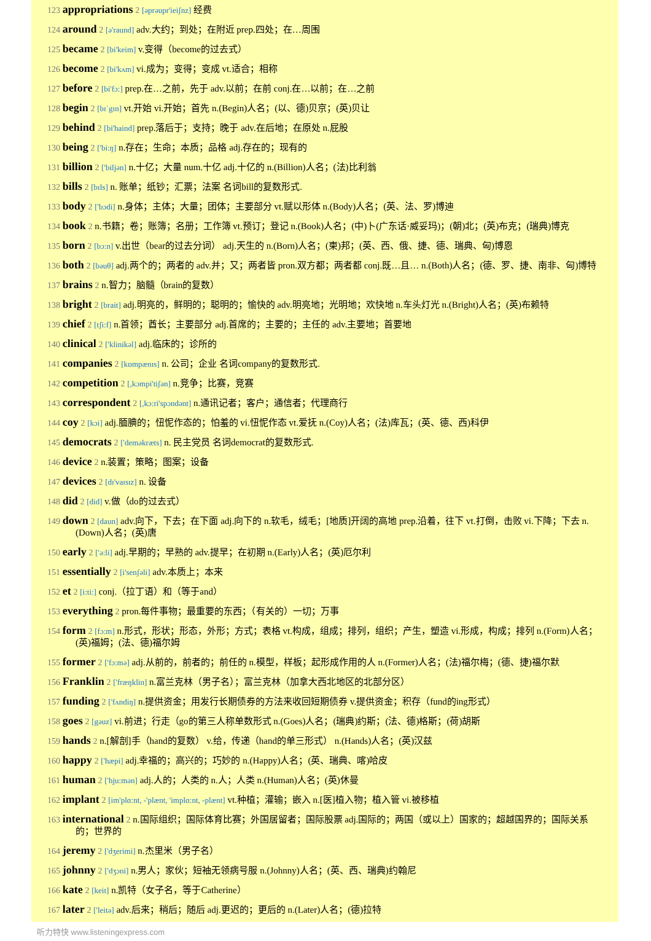123 appropriations 2 [əprəupr'ieiʃnz] 经费
124 around 2 [ə'raund] adv.大约；到处；在附近 prep.四处；在…周围
125 became 2 [bi'keim] v.变得（become的过去式）
126 become 2 [bi'kʌm] vi.成为；变得；变成 vt.适合；相称
127 before 2 [bi'fɔ:] prep.在…之前，先于 adv.以前；在前 conj.在…以前；在…之前
128 begin 2 [bɪˈgɪn] vt.开始 vi.开始；首先 n.(Begin)人名；(以、德)贝京；(英)贝让
129 behind 2 [bi'haind] prep.落后于；支持；晚于 adv.在后地；在原处 n.屁股
130 being 2 ['bi:ŋ] n.存在；生命；本质；品格 adj.存在的；现有的
131 billion 2 ['biljən] n.十亿；大量 num.十亿 adj.十亿的 n.(Billion)人名；(法)比利翁
132 bills 2 [bɪls] n. 账单；纸钞；汇票；法案 名词bill的复数形式.
133 body 2 ['bɔdi] n.身体；主体；大量；团体；主要部分 vt.赋以形体 n.(Body)人名；(英、法、罗)博迪
134 book 2 n.书籍；卷；账簿；名册；工作簿 vt.预订；登记 n.(Book)人名；(中)卜(广东话·威妥玛)；(朝)北；(英)布克；(瑞典)博克
135 born 2 [bɔ:n] v.出世（bear的过去分词） adj.天生的 n.(Born)人名；(柬)邦；(英、西、俄、捷、德、瑞典、匈)博恩
136 both 2 [bəuθ] adj.两个的；两者的 adv.并；又；两者皆 pron.双方都；两者都 conj.既…且… n.(Both)人名；(德、罗、捷、南非、匈)博特
137 brains 2 n.智力；脑髓（brain的复数）
138 bright 2 [brait] adj.明亮的，鲜明的；聪明的；愉快的 adv.明亮地；光明地；欢快地 n.车头灯光 n.(Bright)人名；(英)布赖特
139 chief 2 [tʃi:f] n.首领；酋长；主要部分 adj.首席的；主要的；主任的 adv.主要地；首要地
140 clinical 2 ['klinikəl] adj.临床的；诊所的
141 companies 2 [kɒmpænɪs] n. 公司；企业 名词company的复数形式.
142 competition 2 [,kɔmpi'tiʃən] n.竞争；比赛，竞赛
143 correspondent 2 [,kɔ:ri'spɔndənt] n.通讯记者；客户；通信者；代理商行
144 coy 2 [kɔi] adj.腼腆的；忸怩作态的；怕羞的 vi.忸怩作态 vt.爱抚 n.(Coy)人名；(法)库瓦；(英、德、西)科伊
145 democrats 2 ['deməkræts] n. 民主党员 名词democrat的复数形式.
146 device 2 n.装置；策略；图案；设备
147 devices 2 [dɪ'vaɪsɪz] n. 设备
148 did 2 [did] v.做（do的过去式）
149 down 2 [daun] adv.向下，下去；在下面 adj.向下的 n.软毛，绒毛；[地质]开阔的高地 prep.沿着，往下 vt.打倒，击败 vi.下降；下去 n.(Down)人名；(英)唐
150 early 2 ['ə:li] adj.早期的；早熟的 adv.提早；在初期 n.(Early)人名；(英)厄尔利
151 essentially 2 [i'senʃəli] adv.本质上；本来
152 et 2 [i:ti:] conj.（拉丁语）和（等于and）
153 everything 2 pron.每件事物；最重要的东西；（有关的）一切；万事
154 form 2 [fɔ:m] n.形式，形状；形态，外形；方式；表格 vt.构成，组成；排列，组织；产生，塑造 vi.形成，构成；排列 n.(Form)人名；(英)福姆；(法、德)福尔姆
155 former 2 ['fɔ:mə] adj.从前的，前者的；前任的 n.模型，样板；起形成作用的人 n.(Former)人名；(法)福尔梅；(德、捷)福尔默
156 Franklin 2 ['fræŋklin] n.富兰克林（男子名）；富兰克林（加拿大西北地区的北部分区）
157 funding 2 ['fʌndiŋ] n.提供资金；用发行长期债券的方法来收回短期债券 v.提供资金；积存（fund的ing形式）
158 goes 2 [gəuz] vi.前进；行走（go的第三人称单数形式 n.(Goes)人名；(瑞典)约斯；(法、德)格斯；(荷)胡斯
159 hands 2 n.[解剖]手（hand的复数） v.给，传递（hand的单三形式） n.(Hands)人名；(英)汉兹
160 happy 2 ['hæpi] adj.幸福的；高兴的；巧妙的 n.(Happy)人名；(英、瑞典、喀)哈皮
161 human 2 ['hju:mən] adj.人的；人类的 n.人；人类 n.(Human)人名；(英)休曼
162 implant 2 [im'plɑ:nt, -'plænt, 'implɑ:nt, -plænt] vt.种植；灌输；嵌入 n.[医]植入物；植入管 vi.被移植
163 international 2 n.国际组织；国际体育比赛；外国居留者；国际股票 adj.国际的；两国（或以上）国家的；超越国界的；国际关系的；世界的
164 jeremy 2 ['dʒerimi] n.杰里米（男子名）
165 johnny 2 ['dʒɔni] n.男人；家伙；短袖无领病号服 n.(Johnny)人名；(英、西、瑞典)约翰尼
166 kate 2 [keit] n.凯特（女子名，等于Catherine）
167 later 2 ['leitə] adv.后来；稍后；随后 adj.更迟的；更后的 n.(Later)人名；(德)拉特
听力特快 www.listeningexpress.com